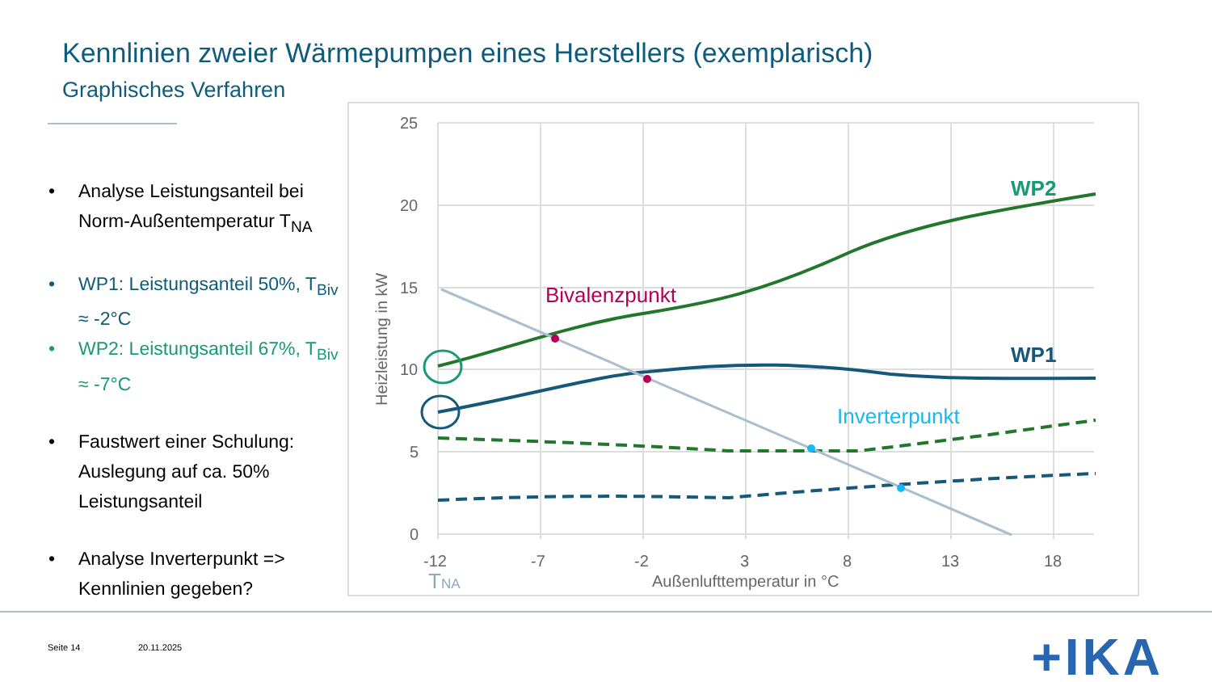Kennlinien zweier Wärmepumpen eines Herstellers (exemplarisch)
Graphisches Verfahren
• Analyse Leistungsanteil bei Norm-Außentemperatur T<sub>NA</sub>
• WP1: Leistungsanteil 50%, T<sub>Biv</sub> ≈ -2°C
• WP2: Leistungsanteil 67%, T<sub>Biv</sub> ≈ -7°C
• Faustwert einer Schulung: Auslegung auf ca. 50% Leistungsanteil
• Analyse Inverterpunkt => Kennlinien gegeben?
25
20
15
10
5
0
-12
-7
-2
3
8
13
18
Außenlufttemperatur in °C
Heizleistung in kW
TNA
Bivalenzpunkt
Inverterpunkt
WP2
WP1
Seite 14 20.11.2025 +IKA